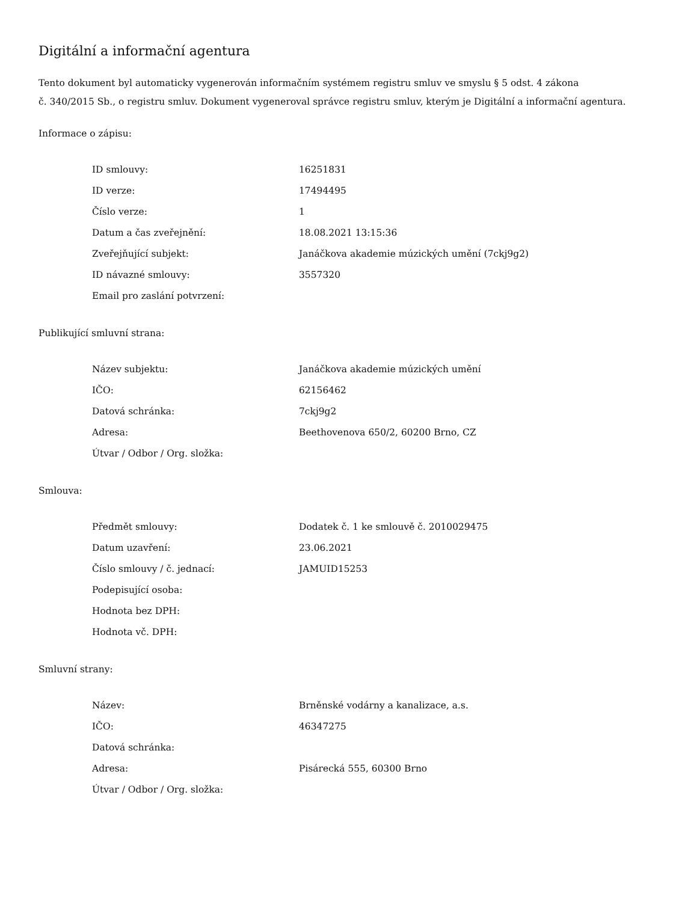Digitální a informační agentura
Tento dokument byl automaticky vygenerován informačním systémem registru smluv ve smyslu § 5 odst. 4 zákona
č. 340/2015 Sb., o registru smluv. Dokument vygeneroval správce registru smluv, kterým je Digitální a informační agentura.
Informace o zápisu:
| ID smlouvy: | 16251831 |
| ID verze: | 17494495 |
| Číslo verze: | 1 |
| Datum a čas zveřejnění: | 18.08.2021 13:15:36 |
| Zveřejňující subjekt: | Janáčkova akademie múzických umění (7ckj9g2) |
| ID návazné smlouvy: | 3557320 |
| Email pro zaslání potvrzení: | |
Publikující smluvní strana:
| Název subjektu: | Janáčkova akademie múzických umění |
| IČO: | 62156462 |
| Datová schránka: | 7ckj9g2 |
| Adresa: | Beethovenova 650/2, 60200 Brno, CZ |
| Útvar / Odbor / Org. složka: | |
Smlouva:
| Předmět smlouvy: | Dodatek č. 1 ke smlouvě č. 2010029475 |
| Datum uzavření: | 23.06.2021 |
| Číslo smlouvy / č. jednací: | JAMUID15253 |
| Podepisující osoba: | |
| Hodnota bez DPH: | |
| Hodnota vč. DPH: | |
Smluvní strany:
| Název: | Brněnské vodárny a kanalizace, a.s. |
| IČO: | 46347275 |
| Datová schránka: | |
| Adresa: | Pisárecká 555, 60300 Brno |
| Útvar / Odbor / Org. složka: | |